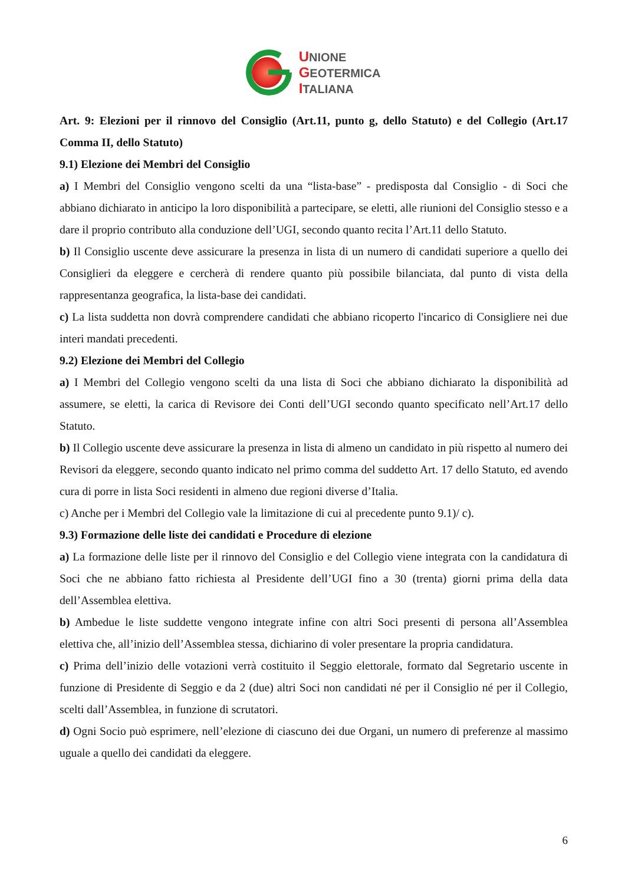UNIONE
GEOTERMICA
ITALIANA
Art. 9: Elezioni per il rinnovo del Consiglio (Art.11, punto g, dello Statuto) e del Collegio (Art.17 Comma II, dello Statuto)
9.1) Elezione dei Membri del Consiglio
a) I Membri del Consiglio vengono scelti da una “lista-base” - predisposta dal Consiglio - di Soci che abbiano dichiarato in anticipo la loro disponibilità a partecipare, se eletti, alle riunioni del Consiglio stesso e a dare il proprio contributo alla conduzione dell’UGI, secondo quanto recita l’Art.11 dello Statuto.
b) Il Consiglio uscente deve assicurare la presenza in lista di un numero di candidati superiore a quello dei Consiglieri da eleggere e cercherà di rendere quanto più possibile bilanciata, dal punto di vista della rappresentanza geografica, la lista-base dei candidati.
c) La lista suddetta non dovrà comprendere candidati che abbiano ricoperto l'incarico di Consigliere nei due interi mandati precedenti.
9.2) Elezione dei Membri del Collegio
a) I Membri del Collegio vengono scelti da una lista di Soci che abbiano dichiarato la disponibilità ad assumere, se eletti, la carica di Revisore dei Conti dell’UGI secondo quanto specificato nell’Art.17 dello Statuto.
b) Il Collegio uscente deve assicurare la presenza in lista di almeno un candidato in più rispetto al numero dei Revisori da eleggere, secondo quanto indicato nel primo comma del suddetto Art. 17 dello Statuto, ed avendo cura di porre in lista Soci residenti in almeno due regioni diverse d’Italia.
c) Anche per i Membri del Collegio vale la limitazione di cui al precedente punto 9.1)/ c).
9.3) Formazione delle liste dei candidati e Procedure di elezione
a) La formazione delle liste per il rinnovo del Consiglio e del Collegio viene integrata con la candidatura di Soci che ne abbiano fatto richiesta al Presidente dell’UGI fino a 30 (trenta) giorni prima della data dell’Assemblea elettiva.
b) Ambedue le liste suddette vengono integrate infine con altri Soci presenti di persona all’Assemblea elettiva che, all’inizio dell’Assemblea stessa, dichiarino di voler presentare la propria candidatura.
c) Prima dell’inizio delle votazioni verrà costituito il Seggio elettorale, formato dal Segretario uscente in funzione di Presidente di Seggio e da 2 (due) altri Soci non candidati né per il Consiglio né per il Collegio, scelti dall’Assemblea, in funzione di scrutatori.
d) Ogni Socio può esprimere, nell’elezione di ciascuno dei due Organi, un numero di preferenze al massimo uguale a quello dei candidati da eleggere.
6